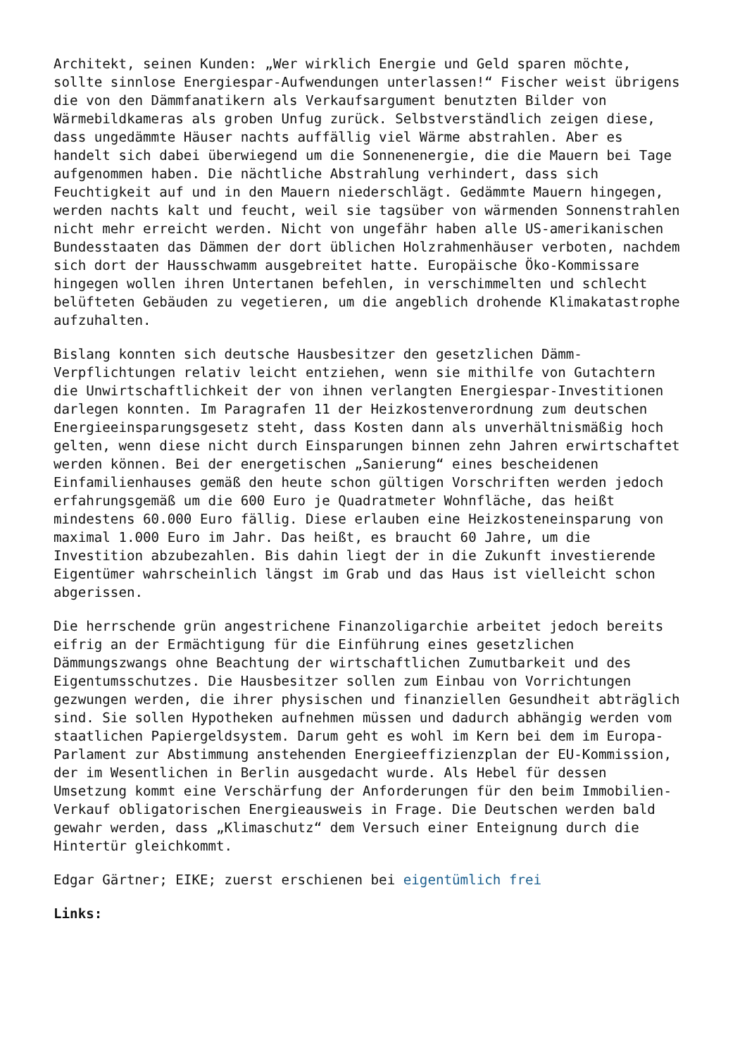Architekt, seinen Kunden: „Wer wirklich Energie und Geld sparen möchte, sollte sinnlose Energiespar-Aufwendungen unterlassen!“ Fischer weist übrigens die von den Dämmfanatikern als Verkaufsargument benutzten Bilder von Wärmebildkameras als groben Unfug zurück. Selbstverständlich zeigen diese, dass ungedämmte Häuser nachts auffällig viel Wärme abstrahlen. Aber es handelt sich dabei überwiegend um die Sonnenenergie, die die Mauern bei Tage aufgenommen haben. Die nächtliche Abstrahlung verhindert, dass sich Feuchtigkeit auf und in den Mauern niederschlägt. Gedämmte Mauern hingegen, werden nachts kalt und feucht, weil sie tagsüber von wärmenden Sonnenstrahlen nicht mehr erreicht werden. Nicht von ungefähr haben alle US-amerikanischen Bundesstaaten das Dämmen der dort üblichen Holzrahmenhäuser verboten, nachdem sich dort der Hausschwamm ausgebreitet hatte. Europäische Öko-Kommissare hingegen wollen ihren Untertanen befehlen, in verschimmelten und schlecht belüfteten Gebäuden zu vegetieren, um die angeblich drohende Klimakatastrophe aufzuhalten.
Bislang konnten sich deutsche Hausbesitzer den gesetzlichen Dämm- Verpflichtungen relativ leicht entziehen, wenn sie mithilfe von Gutachtern die Unwirtschaftlichkeit der von ihnen verlangten Energiespar-Investitionen darlegen konnten. Im Paragrafen 11 der Heizkostenverordnung zum deutschen Energieeinsparungsgesetz steht, dass Kosten dann als unverhältnismäßig hoch gelten, wenn diese nicht durch Einsparungen binnen zehn Jahren erwirtschaftet werden können. Bei der energetischen „Sanierung“ eines bescheidenen Einfamilienhauses gemäß den heute schon gültigen Vorschriften werden jedoch erfahrungsgemäß um die 600 Euro je Quadratmeter Wohnfläche, das heißt mindestens 60.000 Euro fällig. Diese erlauben eine Heizkosteneinsparung von maximal 1.000 Euro im Jahr. Das heißt, es braucht 60 Jahre, um die Investition abzubezahlen. Bis dahin liegt der in die Zukunft investierende Eigentümer wahrscheinlich längst im Grab und das Haus ist vielleicht schon abgerissen.
Die herrschende grün angestrichene Finanzoligarchie arbeitet jedoch bereits eifrig an der Ermächtigung für die Einführung eines gesetzlichen Dämmungszwangs ohne Beachtung der wirtschaftlichen Zumutbarkeit und des Eigentumsschutzes. Die Hausbesitzer sollen zum Einbau von Vorrichtungen gezwungen werden, die ihrer physischen und finanziellen Gesundheit abträglich sind. Sie sollen Hypotheken aufnehmen müssen und dadurch abhängig werden vom staatlichen Papiergeldsystem. Darum geht es wohl im Kern bei dem im Europa- Parlament zur Abstimmung anstehenden Energieeffizienzplan der EU-Kommission, der im Wesentlichen in Berlin ausgedacht wurde. Als Hebel für dessen Umsetzung kommt eine Verschärfung der Anforderungen für den beim Immobilien- Verkauf obligatorischen Energieausweis in Frage. Die Deutschen werden bald gewahr werden, dass „Klimaschutz“ dem Versuch einer Enteignung durch die Hintertür gleichkommt.
Edgar Gärtner; EIKE; zuerst erschienen bei eigentümlich frei
Links: